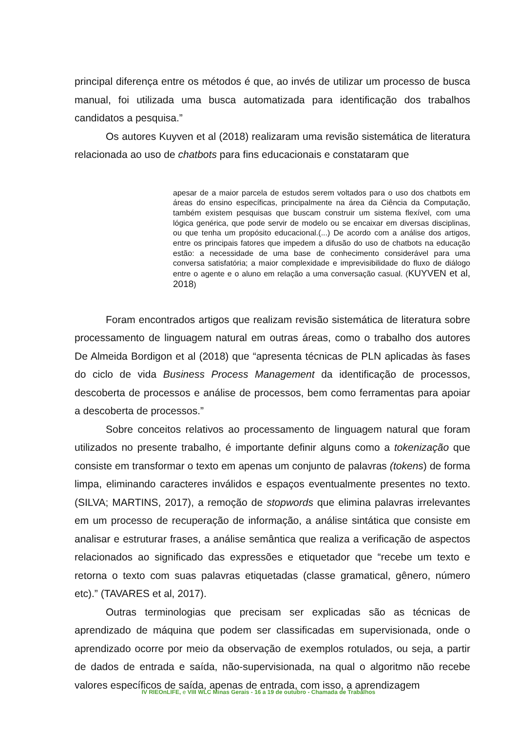principal diferença entre os métodos é que, ao invés de utilizar um processo de busca manual, foi utilizada uma busca automatizada para identificação dos trabalhos candidatos a pesquisa.”
Os autores Kuyven et al (2018) realizaram uma revisão sistemática de literatura relacionada ao uso de chatbots para fins educacionais e constataram que
apesar de a maior parcela de estudos serem voltados para o uso dos chatbots em áreas do ensino específicas, principalmente na área da Ciência da Computação, também existem pesquisas que buscam construir um sistema flexível, com uma lógica genérica, que pode servir de modelo ou se encaixar em diversas disciplinas, ou que tenha um propósito educacional.(...) De acordo com a análise dos artigos, entre os principais fatores que impedem a difusão do uso de chatbots na educação estão: a necessidade de uma base de conhecimento considerável para uma conversa satisfatória; a maior complexidade e imprevisibilidade do fluxo de diálogo entre o agente e o aluno em relação a uma conversação casual. (KUYVEN et al, 2018)
Foram encontrados artigos que realizam revisão sistemática de literatura sobre processamento de linguagem natural em outras áreas, como o trabalho dos autores De Almeida Bordigon et al (2018) que “apresenta técnicas de PLN aplicadas às fases do ciclo de vida Business Process Management da identificação de processos, descoberta de processos e análise de processos, bem como ferramentas para apoiar a descoberta de processos.”
Sobre conceitos relativos ao processamento de linguagem natural que foram utilizados no presente trabalho, é importante definir alguns como a tokenização que consiste em transformar o texto em apenas um conjunto de palavras (tokens) de forma limpa, eliminando caracteres inválidos e espaços eventualmente presentes no texto. (SILVA; MARTINS, 2017), a remoção de stopwords que elimina palavras irrelevantes em um processo de recuperação de informação, a análise sintática que consiste em analisar e estruturar frases, a análise semântica que realiza a verificação de aspectos relacionados ao significado das expressões e etiquetador que “recebe um texto e retorna o texto com suas palavras etiquetadas (classe gramatical, gênero, número etc).” (TAVARES et al, 2017).
Outras terminologias que precisam ser explicadas são as técnicas de aprendizado de máquina que podem ser classificadas em supervisionada, onde o aprendizado ocorre por meio da observação de exemplos rotulados, ou seja, a partir de dados de entrada e saída, não-supervisionada, na qual o algoritmo não recebe valores específicos de saída, apenas de entrada, com isso, a aprendizagem
IV RIEOnLIFE, e VIII WLC Minas Gerais - 16 a 19 de outubro - Chamada de Trabalhos